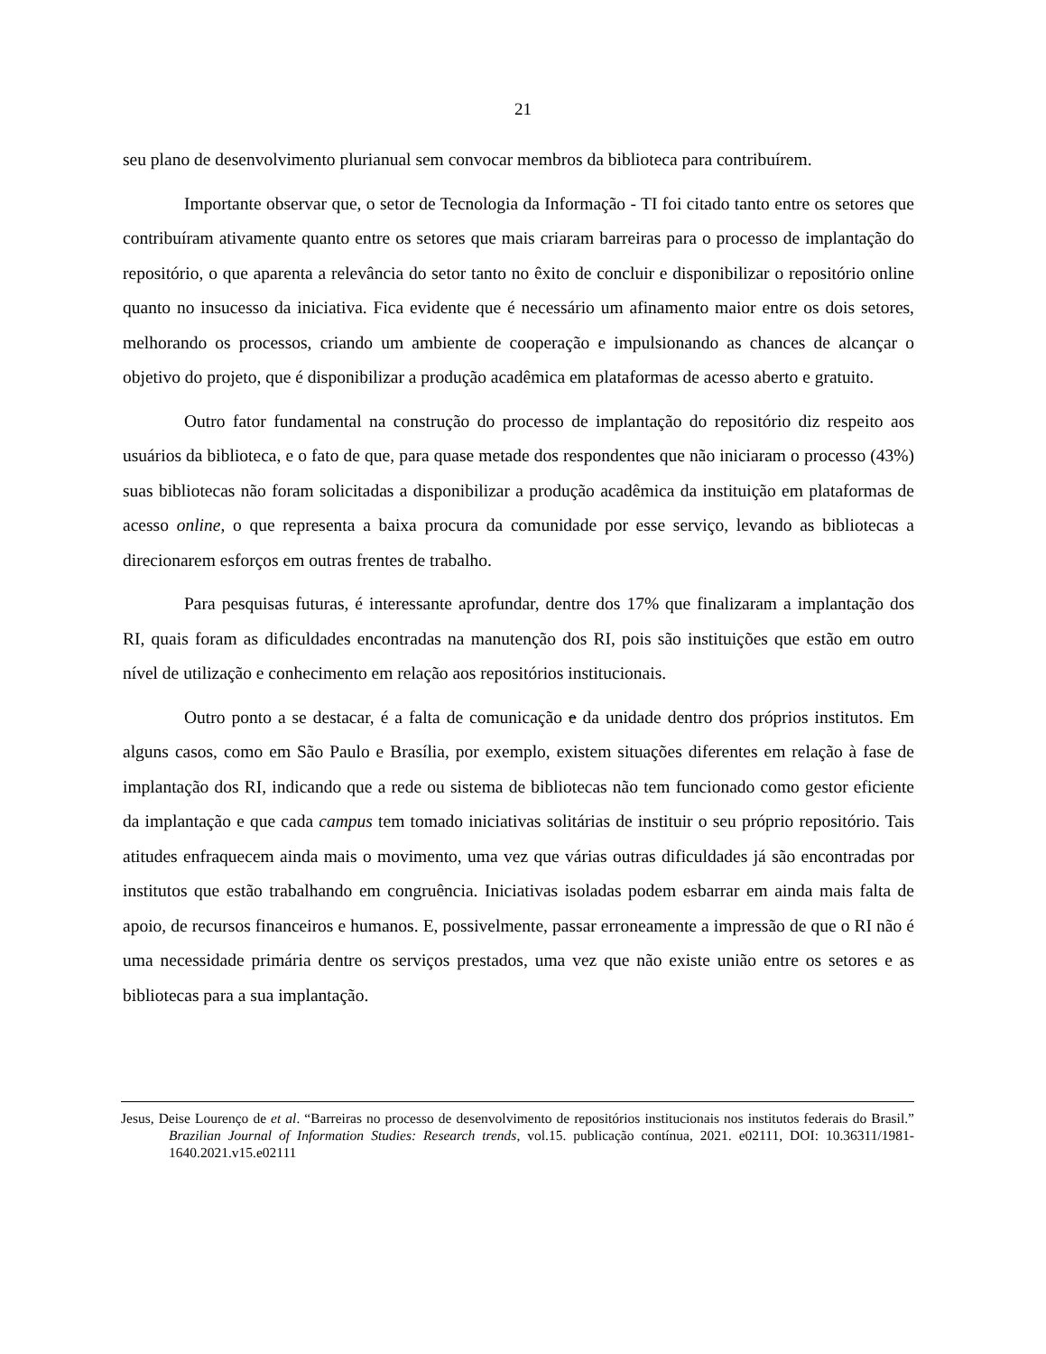21
seu plano de desenvolvimento plurianual sem convocar membros da biblioteca para contribuírem.
Importante observar que, o setor de Tecnologia da Informação - TI foi citado tanto entre os setores que contribuíram ativamente quanto entre os setores que mais criaram barreiras para o processo de implantação do repositório, o que aparenta a relevância do setor tanto no êxito de concluir e disponibilizar o repositório online quanto no insucesso da iniciativa. Fica evidente que é necessário um afinamento maior entre os dois setores, melhorando os processos, criando um ambiente de cooperação e impulsionando as chances de alcançar o objetivo do projeto, que é disponibilizar a produção acadêmica em plataformas de acesso aberto e gratuito.
Outro fator fundamental na construção do processo de implantação do repositório diz respeito aos usuários da biblioteca, e o fato de que, para quase metade dos respondentes que não iniciaram o processo (43%) suas bibliotecas não foram solicitadas a disponibilizar a produção acadêmica da instituição em plataformas de acesso online, o que representa a baixa procura da comunidade por esse serviço, levando as bibliotecas a direcionarem esforços em outras frentes de trabalho.
Para pesquisas futuras, é interessante aprofundar, dentre dos 17% que finalizaram a implantação dos RI, quais foram as dificuldades encontradas na manutenção dos RI, pois são instituições que estão em outro nível de utilização e conhecimento em relação aos repositórios institucionais.
Outro ponto a se destacar, é a falta de comunicação e da unidade dentro dos próprios institutos. Em alguns casos, como em São Paulo e Brasília, por exemplo, existem situações diferentes em relação à fase de implantação dos RI, indicando que a rede ou sistema de bibliotecas não tem funcionado como gestor eficiente da implantação e que cada campus tem tomado iniciativas solitárias de instituir o seu próprio repositório. Tais atitudes enfraquecem ainda mais o movimento, uma vez que várias outras dificuldades já são encontradas por institutos que estão trabalhando em congruência. Iniciativas isoladas podem esbarrar em ainda mais falta de apoio, de recursos financeiros e humanos. E, possivelmente, passar erroneamente a impressão de que o RI não é uma necessidade primária dentre os serviços prestados, uma vez que não existe união entre os setores e as bibliotecas para a sua implantação.
Jesus, Deise Lourenço de et al. “Barreiras no processo de desenvolvimento de repositórios institucionais nos institutos federais do Brasil.” Brazilian Journal of Information Studies: Research trends, vol.15. publicação contínua, 2021. e02111, DOI: 10.36311/1981-1640.2021.v15.e02111